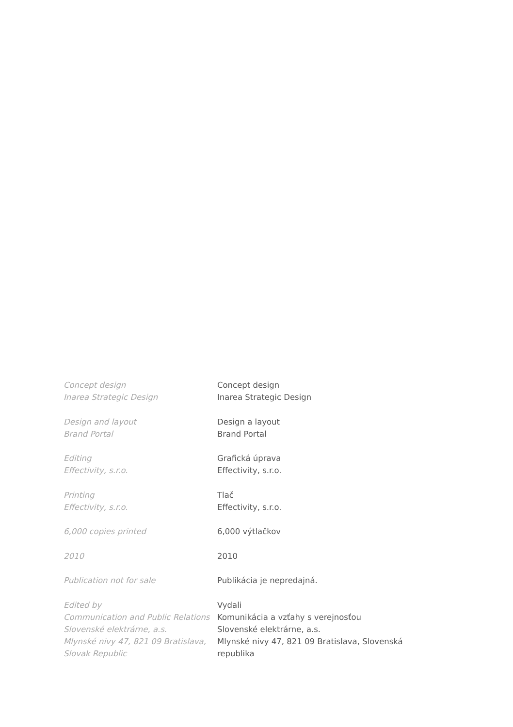Concept design
Inarea Strategic Design
Design and layout
Brand Portal
Editing
Effectivity, s.r.o.
Printing
Effectivity, s.r.o.
6,000 copies printed
2010
Publication not for sale
Edited by
Communication and Public Relations
Slovenské elektrárne, a.s.
Mlynské nivy 47, 821 09 Bratislava,
Slovak Republic
Concept design
Inarea Strategic Design
Design a layout
Brand Portal
Grafická úprava
Effectivity, s.r.o.
Tlač
Effectivity, s.r.o.
6,000 výtlačkov
2010
Publikácia je nepredajná.
Vydali
Komunikácia a vzťahy s verejnosťou
Slovenské elektrárne, a.s.
Mlynské nivy 47, 821 09 Bratislava, Slovenská republika